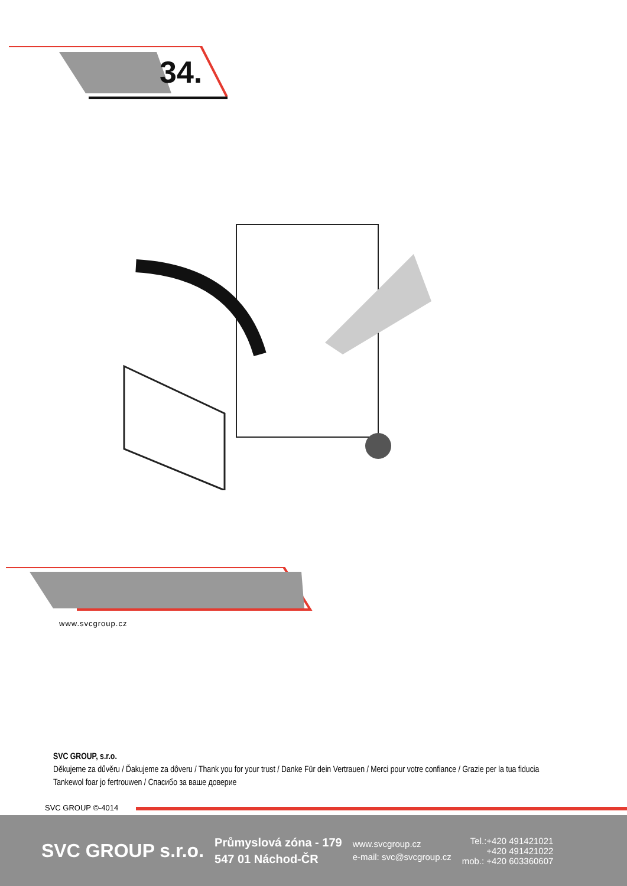34.
www.svcgroup.cz
SVC GROUP, s.r.o.
Děkujeme za důvěru / Ďakujeme za dôveru / Thank you for your trust / Danke Für dein Vertrauen / Merci pour votre confiance / Grazie per la tua fiducia
Tankewol foar jo fertrouwen / Спасибо за ваше доверие
SVC GROUP ©-4014
SVC GROUP s.r.o.
Průmyslová zóna - 179
547 01 Náchod-ČR
www.svcgroup.cz
e-mail: svc@svcgroup.cz
Tel.:+420 491421021
+420 491421022
mob.: +420 603360607